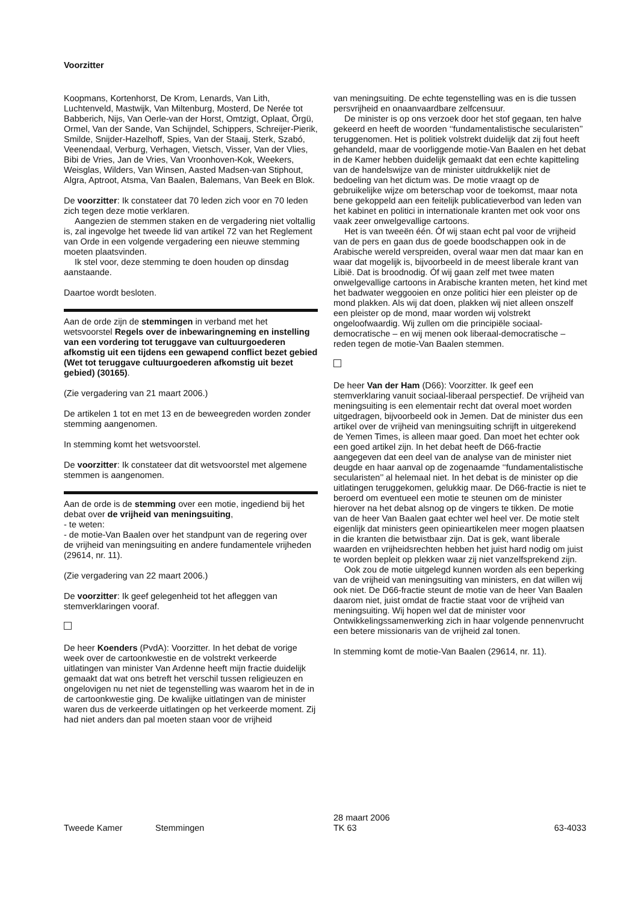Voorzitter
Koopmans, Kortenhorst, De Krom, Lenards, Van Lith, Luchtenveld, Mastwijk, Van Miltenburg, Mosterd, De Nerée tot Babberich, Nijs, Van Oerle-van der Horst, Omtzigt, Oplaat, Örgü, Ormel, Van der Sande, Van Schijndel, Schippers, Schreijer-Pierik, Smilde, Snijder-Hazelhoff, Spies, Van der Staaij, Sterk, Szabó, Veenendaal, Verburg, Verhagen, Vietsch, Visser, Van der Vlies, Bibi de Vries, Jan de Vries, Van Vroonhoven-Kok, Weekers, Weisglas, Wilders, Van Winsen, Aasted Madsen-van Stiphout, Algra, Aptroot, Atsma, Van Baalen, Balemans, Van Beek en Blok.
De voorzitter: Ik constateer dat 70 leden zich voor en 70 leden zich tegen deze motie verklaren.
Aangezien de stemmen staken en de vergadering niet voltallig is, zal ingevolge het tweede lid van artikel 72 van het Reglement van Orde in een volgende vergadering een nieuwe stemming moeten plaatsvinden.
Ik stel voor, deze stemming te doen houden op dinsdag aanstaande.
Daartoe wordt besloten.
Aan de orde zijn de stemmingen in verband met het wetsvoorstel Regels over de inbewaringneming en instelling van een vordering tot teruggave van cultuurgoederen afkomstig uit een tijdens een gewapend conflict bezet gebied (Wet tot teruggave cultuurgoederen afkomstig uit bezet gebied) (30165).
(Zie vergadering van 21 maart 2006.)
De artikelen 1 tot en met 13 en de beweegreden worden zonder stemming aangenomen.
In stemming komt het wetsvoorstel.
De voorzitter: Ik constateer dat dit wetsvoorstel met algemene stemmen is aangenomen.
Aan de orde is de stemming over een motie, ingediend bij het debat over de vrijheid van meningsuiting,
- te weten:
- de motie-Van Baalen over het standpunt van de regering over de vrijheid van meningsuiting en andere fundamentele vrijheden (29614, nr. 11).
(Zie vergadering van 22 maart 2006.)
De voorzitter: Ik geef gelegenheid tot het afleggen van stemverklaringen vooraf.
De heer Koenders (PvdA): Voorzitter. In het debat de vorige week over de cartoonkwestie en de volstrekt verkeerde uitlatingen van minister Van Ardenne heeft mijn fractie duidelijk gemaakt dat wat ons betreft het verschil tussen religieuzen en ongelovigen nu net niet de tegenstelling was waarom het in de in de cartoonkwestie ging. De kwalijke uitlatingen van de minister waren dus de verkeerde uitlatingen op het verkeerde moment. Zij had niet anders dan pal moeten staan voor de vrijheid
van meningsuiting. De echte tegenstelling was en is die tussen persvrijheid en onaanvaardbare zelfcensuur.
De minister is op ons verzoek door het stof gegaan, ten halve gekeerd en heeft de woorden ‘‘fundamentalistische secularisten’’ teruggenomen. Het is politiek volstrekt duidelijk dat zij fout heeft gehandeld, maar de voorliggende motie-Van Baalen en het debat in de Kamer hebben duidelijk gemaakt dat een echte kapitteling van de handelswijze van de minister uitdrukkelijk niet de bedoeling van het dictum was. De motie vraagt op de gebruikelijke wijze om beterschap voor de toekomst, maar nota bene gekoppeld aan een feitelijk publicatieverbod van leden van het kabinet en politici in internationale kranten met ook voor ons vaak zeer onwelgevallige cartoons.
Het is van tweeën één. Óf wij staan echt pal voor de vrijheid van de pers en gaan dus de goede boodschappen ook in de Arabische wereld verspreiden, overal waar men dat maar kan en waar dat mogelijk is, bijvoorbeeld in de meest liberale krant van Libië. Dat is broodnodig. Óf wij gaan zelf met twee maten onwelgevallige cartoons in Arabische kranten meten, het kind met het badwater weggooien en onze politici hier een pleister op de mond plakken. Als wij dat doen, plakken wij niet alleen onszelf een pleister op de mond, maar worden wij volstrekt ongeloofwaardig. Wij zullen om die principiële sociaal-democratische – en wij menen ook liberaal-democratische – reden tegen de motie-Van Baalen stemmen.
De heer Van der Ham (D66): Voorzitter. Ik geef een stemverklaring vanuit sociaal-liberaal perspectief. De vrijheid van meningsuiting is een elementair recht dat overal moet worden uitgedragen, bijvoorbeeld ook in Jemen. Dat de minister dus een artikel over de vrijheid van meningsuiting schrijft in uitgerekend de Yemen Times, is alleen maar goed. Dan moet het echter ook een goed artikel zijn. In het debat heeft de D66-fractie aangegeven dat een deel van de analyse van de minister niet deugde en haar aanval op de zogenaamde ‘‘fundamentalistische secularisten’’ al helemaal niet. In het debat is de minister op die uitlatingen teruggekomen, gelukkig maar. De D66-fractie is niet te beroerd om eventueel een motie te steunen om de minister hierover na het debat alsnog op de vingers te tikken. De motie van de heer Van Baalen gaat echter wel heel ver. De motie stelt eigenlijk dat ministers geen opinieartikelen meer mogen plaatsen in die kranten die betwistbaar zijn. Dat is gek, want liberale waarden en vrijheidsrechten hebben het juist hard nodig om juist te worden bepleit op plekken waar zij niet vanzelfsprekend zijn.
Ook zou de motie uitgelegd kunnen worden als een beperking van de vrijheid van meningsuiting van ministers, en dat willen wij ook niet. De D66-fractie steunt de motie van de heer Van Baalen daarom niet, juist omdat de fractie staat voor de vrijheid van meningsuiting. Wij hopen wel dat de minister voor Ontwikkelingssamenwerking zich in haar volgende pennenvrucht een betere missionaris van de vrijheid zal tonen.
In stemming komt de motie-Van Baalen (29614, nr. 11).
Tweede Kamer Stemmingen
28 maart 2006
TK 63
63-4033